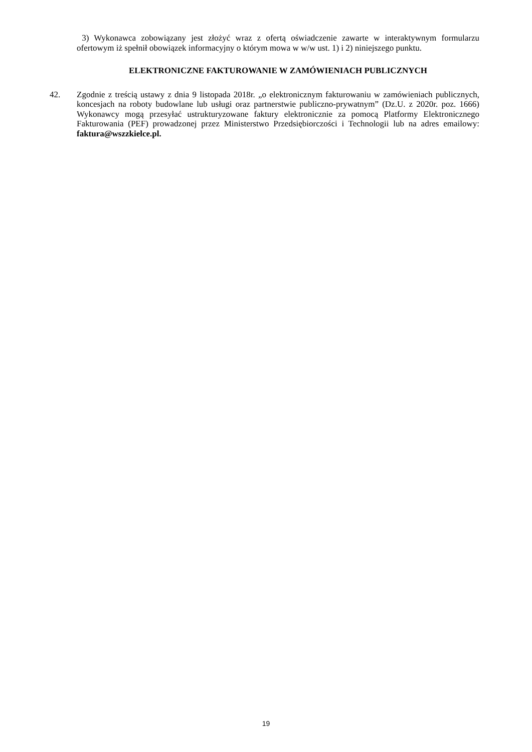3) Wykonawca zobowiązany jest złożyć wraz z ofertą oświadczenie zawarte w interaktywnym formularzu ofertowym iż spełnił obowiązek informacyjny o którym mowa w w/w ust. 1) i 2) niniejszego punktu.
ELEKTRONICZNE FAKTUROWANIE W ZAMÓWIENIACH PUBLICZNYCH
42. Zgodnie z treścią ustawy z dnia 9 listopada 2018r. „o elektronicznym fakturowaniu w zamówieniach publicznych, koncesjach na roboty budowlane lub usługi oraz partnerstwie publiczno-prywatnym” (Dz.U. z 2020r. poz. 1666) Wykonawcy mogą przesyłać ustrukturyzowane faktury elektronicznie za pomocą Platformy Elektronicznego Fakturowania (PEF) prowadzonej przez Ministerstwo Przedsiębiorczości i Technologii lub na adres emailowy: faktura@wszzkielce.pl.
19